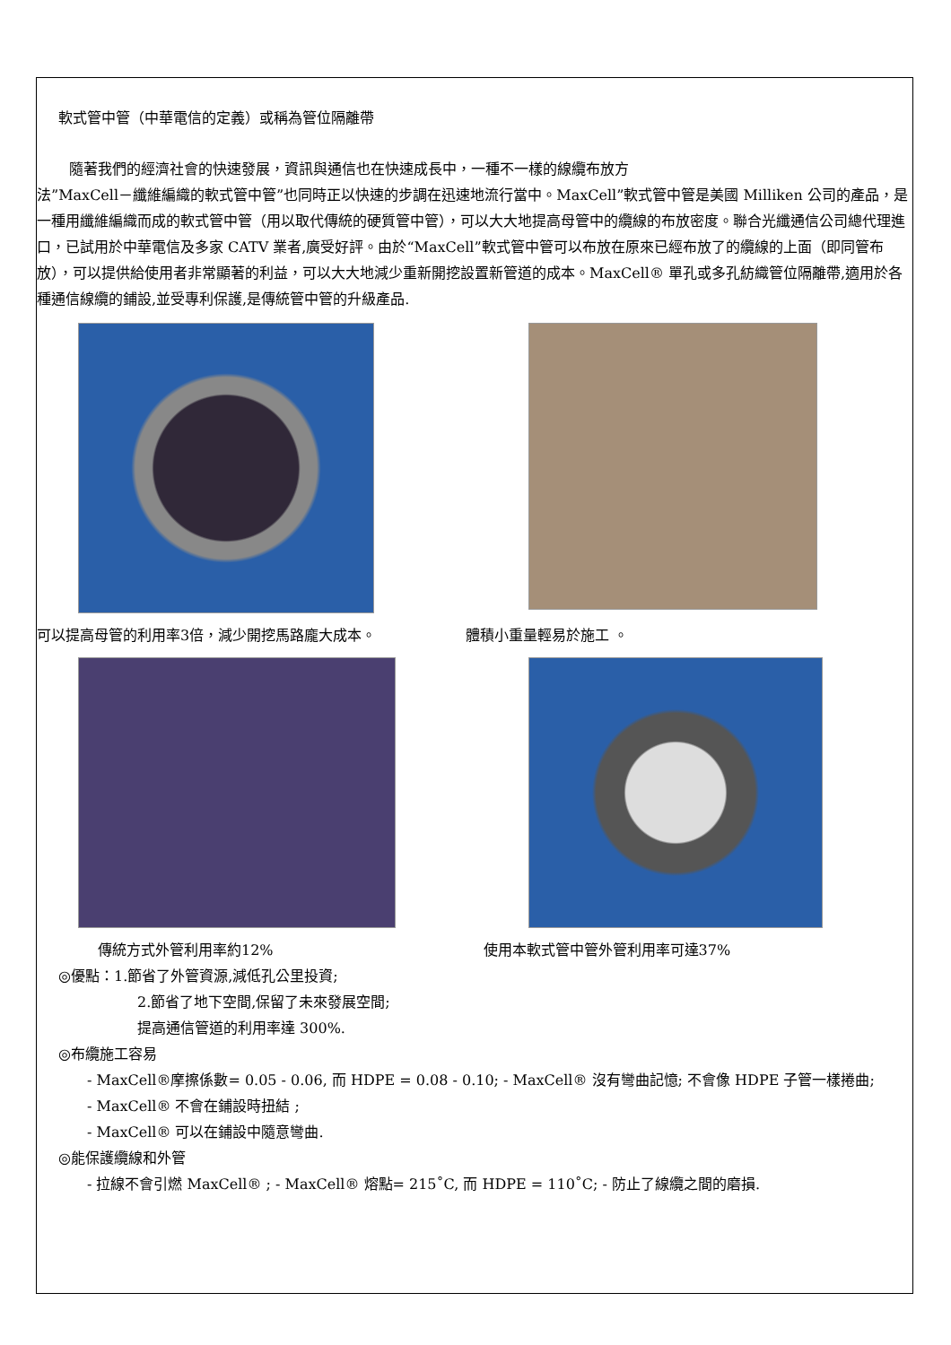軟式管中管（中華電信的定義）或稱為管位隔離帶
隨著我們的經濟社會的快速發展，資訊與通信也在快速成長中，一種不一樣的線纜布放方
法”MaxCell－纖維編織的軟式管中管”也同時正以快速的步調在迅速地流行當中。MaxCell”軟式管中管是美國 Milliken 公司的產品，是一種用纖維編織而成的軟式管中管（用以取代傳統的硬質管中管），可以大大地提高母管中的纜線的布放密度。聯合光纖通信公司總代理進口，已試用於中華電信及多家 CATV 業者,廣受好評。由於“MaxCell”軟式管中管可以布放在原來已經布放了的纜線的上面（即同管布放），可以提供給使用者非常顯著的利益，可以大大地減少重新開挖設置新管道的成本。MaxCell® 單孔或多孔紡織管位隔離帶,適用於各種通信線纜的鋪設,並受專利保護,是傳統管中管的升級產品.
可以提高母管的利用率3倍，減少開挖馬路龐大成本。 體積小重量輕易於施工 。
傳統方式外管利用率約12% 使用本軟式管中管外管利用率可達37%
◎優點：1.節省了外管資源,減低孔公里投資;
2.節省了地下空間,保留了未來發展空間;
提高通信管道的利用率達 300%.
◎布纜施工容易
- MaxCell®摩擦係數= 0.05 - 0.06, 而 HDPE = 0.08 - 0.10; - MaxCell® 沒有彎曲記憶; 不會像 HDPE 子管一樣捲曲;
- MaxCell® 不會在鋪設時扭結 ;
- MaxCell® 可以在鋪設中隨意彎曲.
◎能保護纜線和外管
- 拉線不會引燃 MaxCell® ; - MaxCell® 熔點= 215˚C, 而 HDPE = 110˚C; - 防止了線纜之間的磨損.